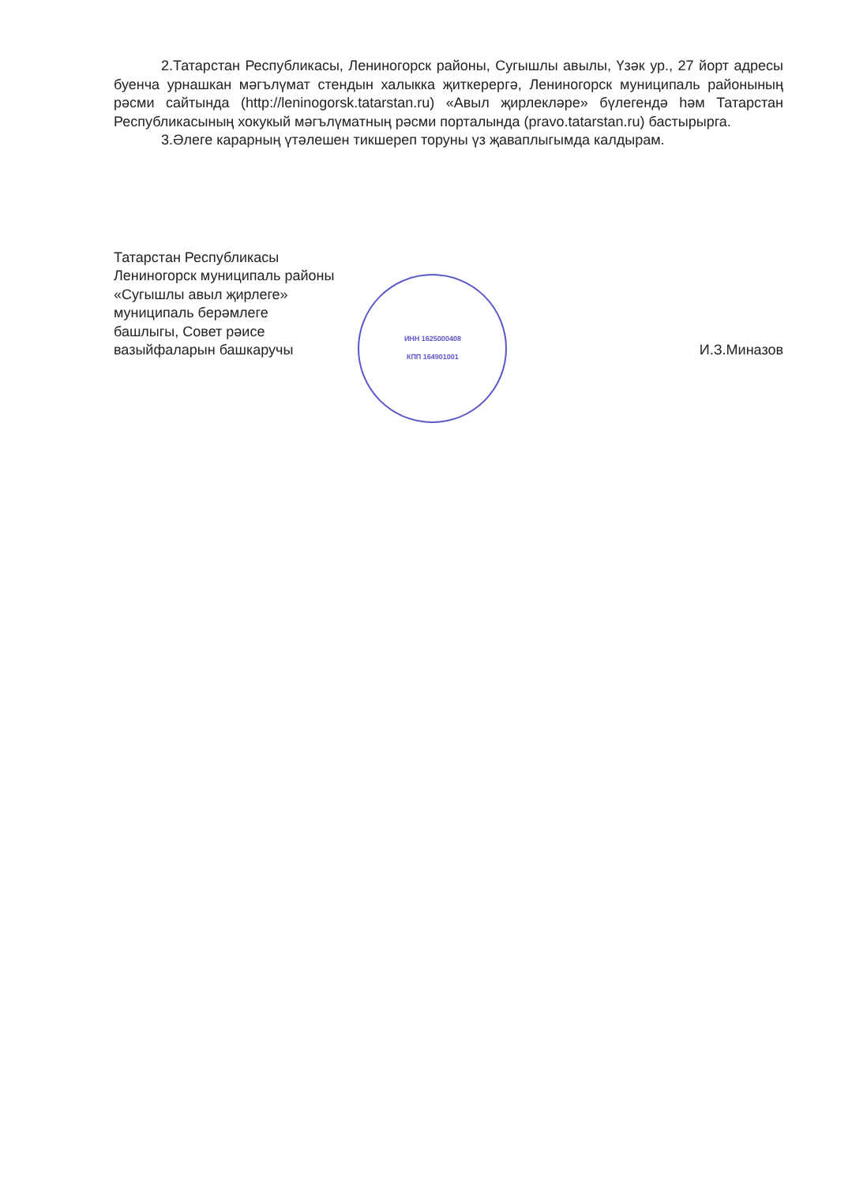2.Татарстан Республикасы, Лениногорск районы, Сугышлы авылы, Үзәк ур., 27 йорт адресы буенча урнашкан мәгълүмат стендын халыкка җиткерергә, Лениногорск муниципаль районының рәсми сайтында (http://leninogorsk.tatarstan.ru) «Авыл җирлекләре» бүлегендә һәм Татарстан Республикасының хокукый мәгълүматның рәсми порталында (pravo.tatarstan.ru) бастырырга.
3.Әлеге карарның үтәлешен тикшереп торуны үз җаваплыгымда калдырам.
Татарстан Республикасы
Лениногорск муниципаль районы
«Сугышлы авыл җирлеге»
муниципаль берәмлеге
башлыгы, Совет рәисе
вазыйфаларын башкаручы
ИНН 1625000408
КПП 164901001
И.З.Миназов